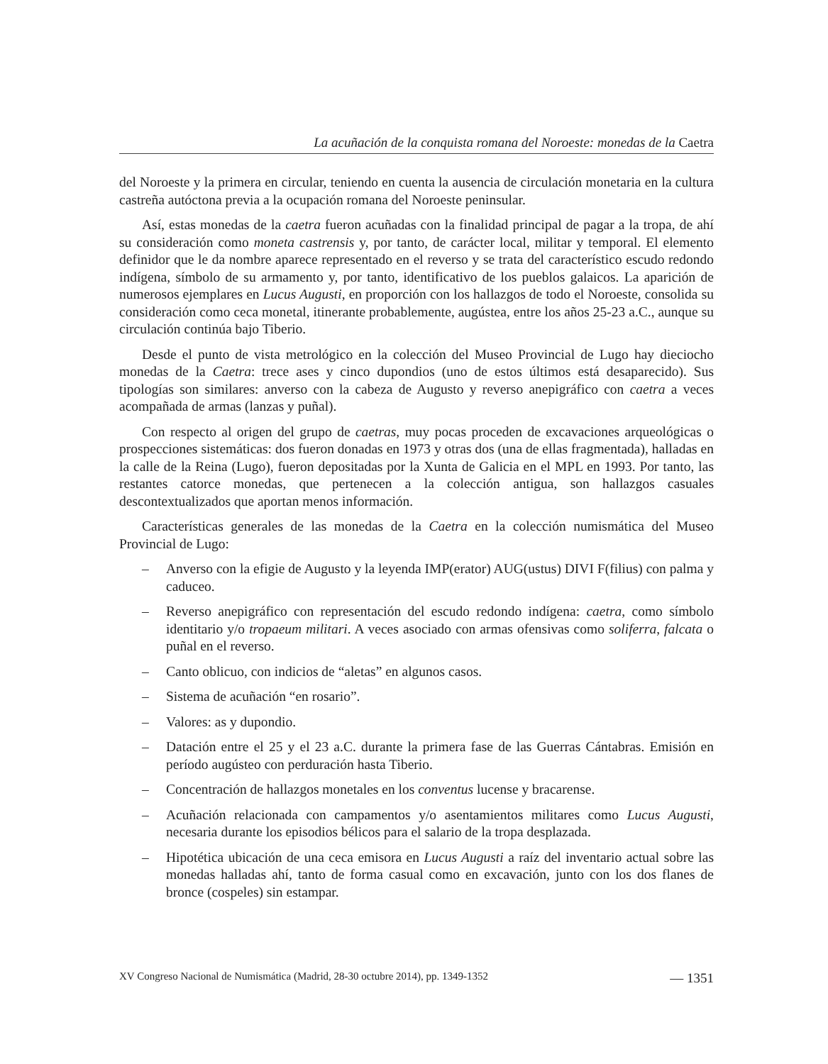La acuñación de la conquista romana del Noroeste: monedas de la Caetra
del Noroeste y la primera en circular, teniendo en cuenta la ausencia de circulación monetaria en la cultura castreña autóctona previa a la ocupación romana del Noroeste peninsular.
Así, estas monedas de la caetra fueron acuñadas con la finalidad principal de pagar a la tropa, de ahí su consideración como moneta castrensis y, por tanto, de carácter local, militar y temporal. El elemento definidor que le da nombre aparece representado en el reverso y se trata del característico escudo redondo indígena, símbolo de su armamento y, por tanto, identificativo de los pueblos galaicos. La aparición de numerosos ejemplares en Lucus Augusti, en proporción con los hallazgos de todo el Noroeste, consolida su consideración como ceca monetal, itinerante probablemente, augústea, entre los años 25-23 a.C., aunque su circulación continúa bajo Tiberio.
Desde el punto de vista metrológico en la colección del Museo Provincial de Lugo hay dieciocho monedas de la Caetra: trece ases y cinco dupondios (uno de estos últimos está desaparecido). Sus tipologías son similares: anverso con la cabeza de Augusto y reverso anepigráfico con caetra a veces acompañada de armas (lanzas y puñal).
Con respecto al origen del grupo de caetras, muy pocas proceden de excavaciones arqueológicas o prospecciones sistemáticas: dos fueron donadas en 1973 y otras dos (una de ellas fragmentada), halladas en la calle de la Reina (Lugo), fueron depositadas por la Xunta de Galicia en el MPL en 1993. Por tanto, las restantes catorce monedas, que pertenecen a la colección antigua, son hallazgos casuales descontextualizados que aportan menos información.
Características generales de las monedas de la Caetra en la colección numismática del Museo Provincial de Lugo:
– Anverso con la efigie de Augusto y la leyenda IMP(erator) AUG(ustus) DIVI F(filius) con palma y caduceo.
– Reverso anepigráfico con representación del escudo redondo indígena: caetra, como símbolo identitario y/o tropaeum militari. A veces asociado con armas ofensivas como soliferra, falcata o puñal en el reverso.
– Canto oblicuo, con indicios de “aletas” en algunos casos.
– Sistema de acuñación “en rosario”.
– Valores: as y dupondio.
– Datación entre el 25 y el 23 a.C. durante la primera fase de las Guerras Cántabras. Emisión en período augústeo con perduración hasta Tiberio.
– Concentración de hallazgos monetales en los conventus lucense y bracarense.
– Acuñación relacionada con campamentos y/o asentamientos militares como Lucus Augusti, necesaria durante los episodios bélicos para el salario de la tropa desplazada.
– Hipotética ubicación de una ceca emisora en Lucus Augusti a raíz del inventario actual sobre las monedas halladas ahí, tanto de forma casual como en excavación, junto con los dos flanes de bronce (cospeles) sin estampar.
XV Congreso Nacional de Numismática (Madrid, 28-30 octubre 2014), pp. 1349-1352 — 1351